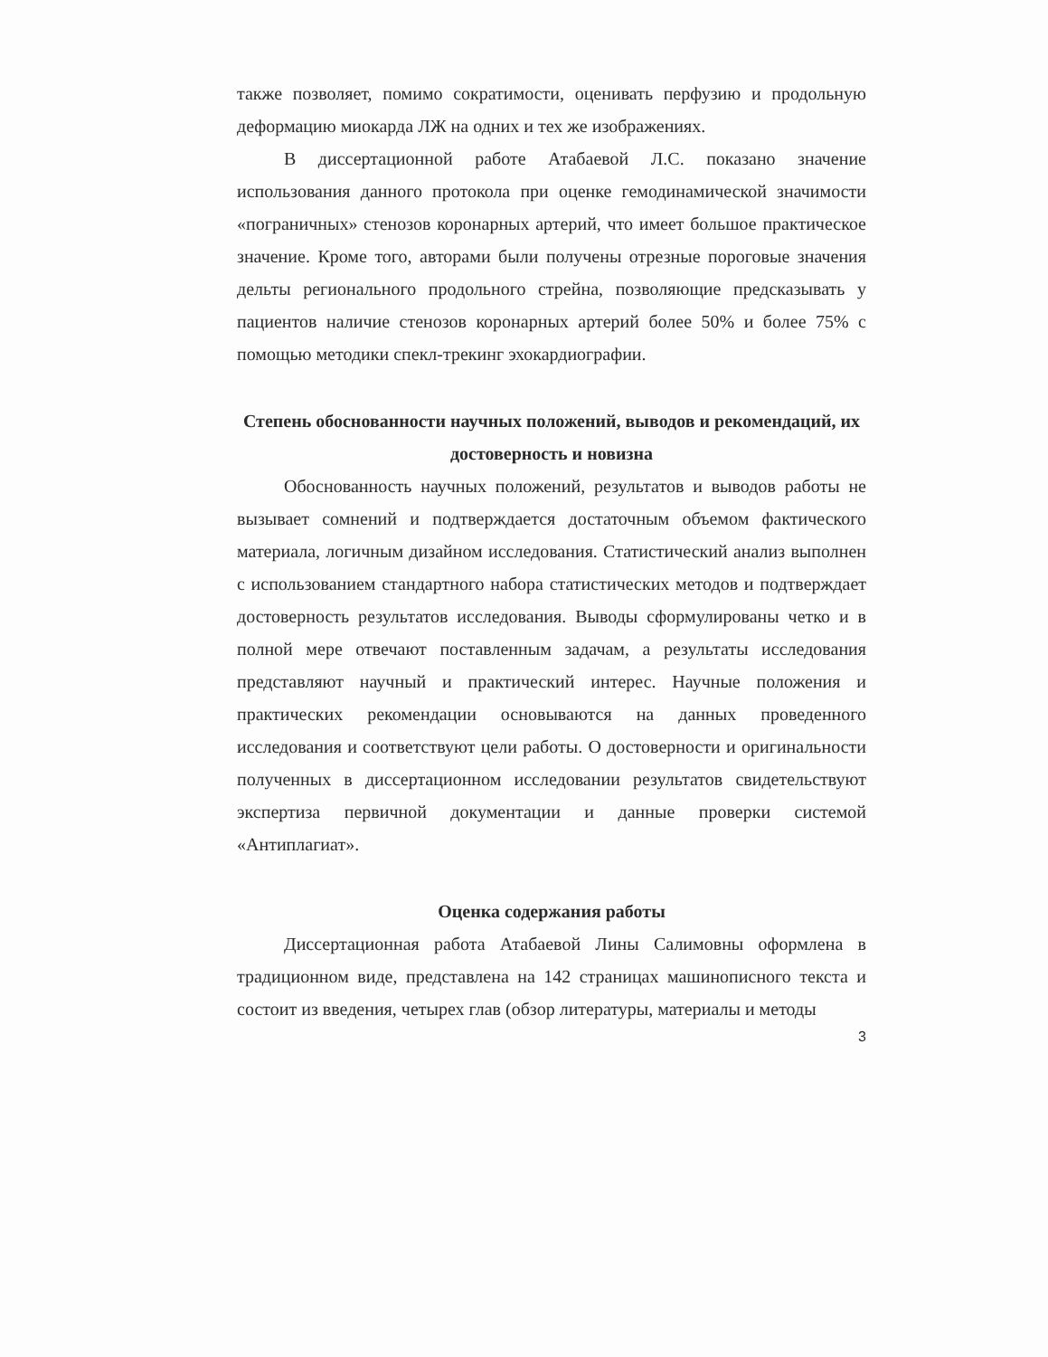также позволяет, помимо сократимости, оценивать перфузию и продольную деформацию миокарда ЛЖ на одних и тех же изображениях.
В диссертационной работе Атабаевой Л.С. показано значение использования данного протокола при оценке гемодинамической значимости «пограничных» стенозов коронарных артерий, что имеет большое практическое значение. Кроме того, авторами были получены отрезные пороговые значения дельты регионального продольного стрейна, позволяющие предсказывать у пациентов наличие стенозов коронарных артерий более 50% и более 75% с помощью методики спекл-трекинг эхокардиографии.
Степень обоснованности научных положений, выводов и рекомендаций, их достоверность и новизна
Обоснованность научных положений, результатов и выводов работы не вызывает сомнений и подтверждается достаточным объемом фактического материала, логичным дизайном исследования. Статистический анализ выполнен с использованием стандартного набора статистических методов и подтверждает достоверность результатов исследования. Выводы сформулированы четко и в полной мере отвечают поставленным задачам, а результаты исследования представляют научный и практический интерес. Научные положения и практических рекомендации основываются на данных проведенного исследования и соответствуют цели работы. О достоверности и оригинальности полученных в диссертационном исследовании результатов свидетельствуют экспертиза первичной документации и данные проверки системой «Антиплагиат».
Оценка содержания работы
Диссертационная работа Атабаевой Лины Салимовны оформлена в традиционном виде, представлена на 142 страницах машинописного текста и состоит из введения, четырех глав (обзор литературы, материалы и методы
3